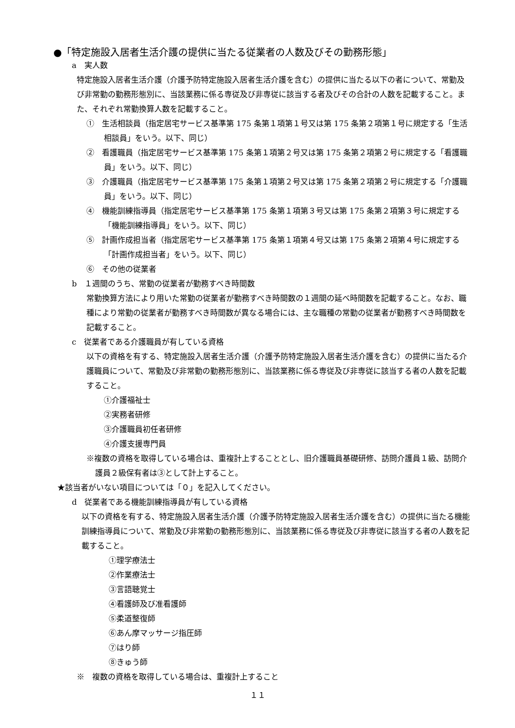●「特定施設入居者生活介護の提供に当たる従業者の人数及びその勤務形態」
a　実人数
特定施設入居者生活介護（介護予防特定施設入居者生活介護を含む）の提供に当たる以下の者について、常勤及び非常勤の勤務形態別に、当該業務に係る専従及び非専従に該当する者及びその合計の人数を記載すること。また、それぞれ常勤換算人数を記載すること。
①　生活相談員（指定居宅サービス基準第 175 条第１項第１号又は第 175 条第２項第１号に規定する「生活相談員」をいう。以下、同じ）
②　看護職員（指定居宅サービス基準第 175 条第１項第２号又は第 175 条第２項第２号に規定する「看護職員」をいう。以下、同じ）
③　介護職員（指定居宅サービス基準第 175 条第１項第２号又は第 175 条第２項第２号に規定する「介護職員」をいう。以下、同じ）
④　機能訓練指導員（指定居宅サービス基準第 175 条第１項第３号又は第 175 条第２項第３号に規定する「機能訓練指導員」をいう。以下、同じ）
⑤　計画作成担当者（指定居宅サービス基準第 175 条第１項第４号又は第 175 条第２項第４号に規定する「計画作成担当者」をいう。以下、同じ）
⑥　その他の従業者
b　１週間のうち、常勤の従業者が勤務すべき時間数
常勤換算方法により用いた常勤の従業者が勤務すべき時間数の１週間の延べ時間数を記載すること。なお、職種により常勤の従業者が勤務すべき時間数が異なる場合には、主な職種の常勤の従業者が勤務すべき時間数を記載すること。
c　従業者である介護職員が有している資格
以下の資格を有する、特定施設入居者生活介護（介護予防特定施設入居者生活介護を含む）の提供に当たる介護職員について、常勤及び非常勤の勤務形態別に、当該業務に係る専従及び非専従に該当する者の人数を記載すること。
①介護福祉士
②実務者研修
③介護職員初任者研修
④介護支援専門員
※複数の資格を取得している場合は、重複計上することとし、旧介護職員基礎研修、訪問介護員１級、訪問介護員２級保有者は③として計上すること。
★該当者がいない項目については「０」を記入してください。
d　従業者である機能訓練指導員が有している資格
以下の資格を有する、特定施設入居者生活介護（介護予防特定施設入居者生活介護を含む）の提供に当たる機能訓練指導員について、常勤及び非常勤の勤務形態別に、当該業務に係る専従及び非専従に該当する者の人数を記載すること。
①理学療法士
②作業療法士
③言語聴覚士
④看護師及び准看護師
⑤柔道整復師
⑥あん摩マッサージ指圧師
⑦はり師
⑧きゅう師
※　複数の資格を取得している場合は、重複計上すること
１１